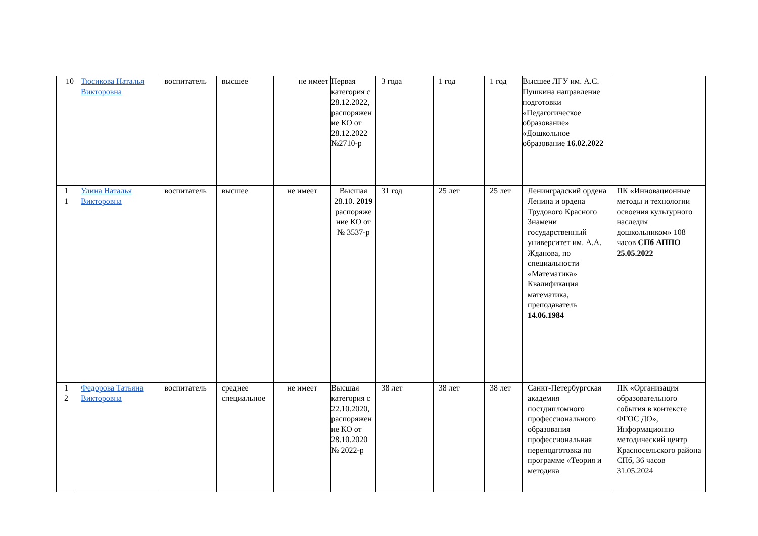| 10 | Тюсикова Наталья Викторовна | воспитатель | высшее | не имеет | Первая категория с 28.12.2022, распоряжение КО от 28.12.2022 №2710-р | 3 года | 1 год | 1 год | Высшее ЛГУ им. А.С. Пушкина направление подготовки «Педагогическое образование» «Дошкольное образование 16.02.2022 | |
| 1 1 | Улина Наталья Викторовна | воспитатель | высшее | не имеет | Высшая 28.10. 2019 распоряжение КО от № 3537-р | 31 год | 25 лет | 25 лет | Ленинградский ордена Ленина и ордена Трудового Красного Знамени государственный университет им. А.А. Жданова, по специальности «Математика» Квалификация математика, преподаватель 14.06.1984 | ПК «Инновационные методы и технологии освоения культурного наследия дошкольником» 108 часов СПб АППО 25.05.2022 |
| 1 2 | Федорова Татьяна Викторовна | воспитатель | среднее специальное | не имеет | Высшая категория с 22.10.2020, распоряжение КО от 28.10.2020 № 2022-р | 38 лет | 38 лет | 38 лет | Санкт-Петербургская академия постдипломного профессионального образования профессиональная переподготовка по программе «Теория и методика | ПК «Организация образовательного события в контексте ФГОС ДО», Информационно методический центр Красносельского района СПб, 36 часов 31.05.2024 |